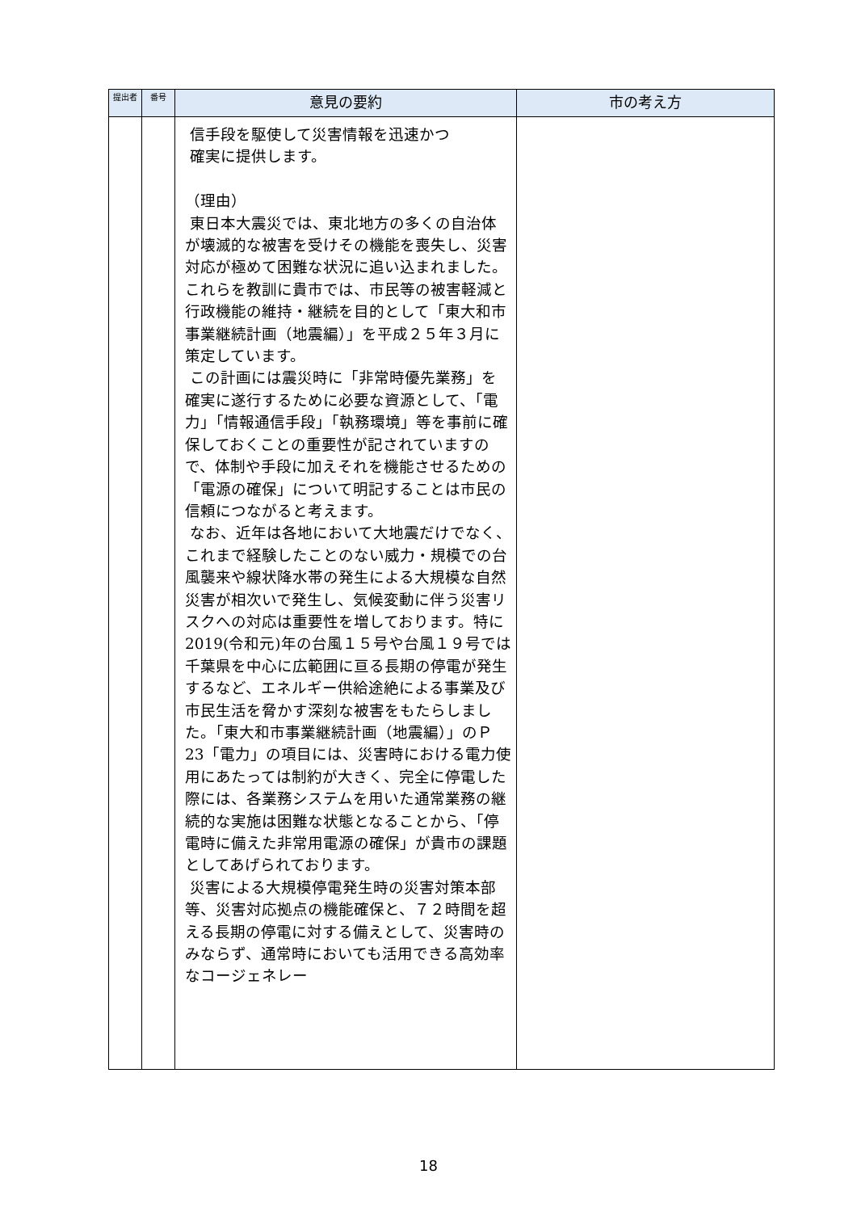| 提出者 | 番号 | 意見の要約 | 市の考え方 |
| --- | --- | --- | --- |
| | | 信手段を駆使して災害情報を迅速かつ 確実に提供します。 （理由） 東日本大震災では、東北地方の多くの自治体が壊滅的な被害を受けその機能を喪失し、災害対応が極めて困難な状況に追い込まれました。これらを教訓に貴市では、市民等の被害軽減と行政機能の維持・継続を目的として「東大和市事業継続計画（地震編）」を平成２５年３月に策定しています。 この計画には震災時に「非常時優先業務」を確実に遂行するために必要な資源として、「電力」「情報通信手段」「執務環境」等を事前に確保しておくことの重要性が記されていますので、体制や手段に加えそれを機能させるための「電源の確保」について明記することは市民の信頼につながると考えます。 なお、近年は各地において大地震だけでなく、これまで経験したことのない威力・規模での台風襲来や線状降水帯の発生による大規模な自然災害が相次いで発生し、気候変動に伴う災害リスクへの対応は重要性を増しております。特に 2019(令和元)年の台風１５号や台風１９号では千葉県を中心に広範囲に亘る長期の停電が発生するなど、エネルギー供給途絶による事業及び市民生活を脅かす深刻な被害をもたらしました。「東大和市事業継続計画（地震編）」のＰ23「電力」の項目には、災害時における電力使用にあたっては制約が大きく、完全に停電した際には、各業務システムを用いた通常業務の継続的な実施は困難な状態となることから、「停電時に備えた非常用電源の確保」が貴市の課題としてあげられております。 災害による大規模停電発生時の災害対策本部等、災害対応拠点の機能確保と、７２時間を超える長期の停電に対する備えとして、災害時のみならず、通常時においても活用できる高効率なコージェネレー | |
18